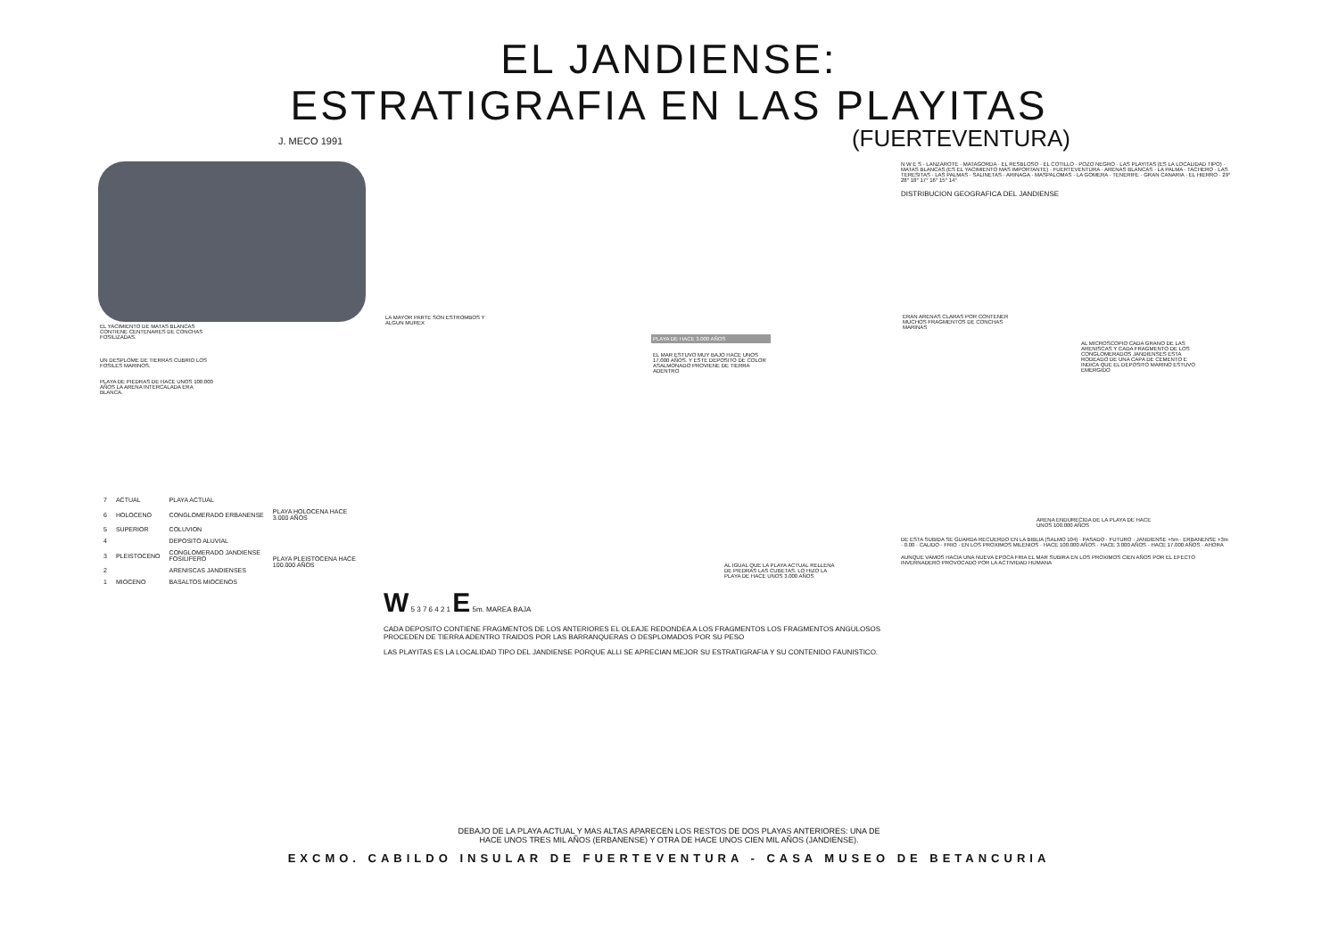EL JANDIENSE:
ESTRATIGRAFIA EN LAS PLAYITAS
J. MECO 1991 (FUERTEVENTURA)
EL YACIMIENTO DE MATAS BLANCAS CONTIENE CENTENARES DE CONCHAS FOSILIZADAS.
UN DESPLOME DE TIERRAS CUBRIO LOS FOSILES MARINOS.
PLAYA DE PIEDRAS DE HACE UNOS 100.000 AÑOS LA ARENA INTERCALADA ERA BLANCA.
| 7 | ACTUAL | PLAYA ACTUAL | |
| 6 | HOLOCENO | CONGLOMERADO ERBANENSE | PLAYA HOLOCENA HACE 3.000 AÑOS |
| 5 | SUPERIOR | COLUVION | |
| 4 | | DEPOSITO ALUVIAL | |
| 3 | PLEISTOCENO | CONGLOMERADO JANDIENSE FOSILIFERO | PLAYA PLEISTOCENA HACE 100.000 AÑOS |
| 2 | | ARENISCAS JANDIENSES | |
| 1 | MIOCENO | BASALTOS MIOCENOS | |
LA MAYOR PARTE SON ESTROMBOS Y ALGUN MUREX
PLAYA DE HACE 3.000 AÑOS
EL MAR ESTUVO MUY BAJO HACE UNOS 17.000 AÑOS. Y ESTE DEPOSITO DE COLOR ASALMONADO PROVIENE DE TIERRA ADENTRO
AL IGUAL QUE LA PLAYA ACTUAL RELLENA DE PIEDRAS LAS CUBETAS. LO HIZO LA PLAYA DE HACE UNOS 3.000 AÑOS
W 5 3 7 6 4 2 1 E 5m. MAREA BAJA
CADA DEPOSITO CONTIENE FRAGMENTOS DE LOS ANTERIORES EL OLEAJE REDONDEA A LOS FRAGMENTOS LOS FRAGMENTOS ANGULOSOS PROCEDEN DE TIERRA ADENTRO TRAIDOS POR LAS BARRANQUERAS O DESPLOMADOS POR SU PESO
LAS PLAYITAS ES LA LOCALIDAD TIPO DEL JANDIENSE PORQUE ALLI SE APRECIAN MEJOR SU ESTRATIGRAFIA Y SU CONTENIDO FAUNISTICO.
N W E S · LANZAROTE · MATAGORDA · EL RESBLOSO · EL COTILLO · POZO NEGRO · LAS PLAYITAS (ES LA LOCALIDAD TIPO) · MATAS BLANCAS (ES EL YACIMIENTO MAS IMPORTANTE) · FUERTEVENTURA · ARENAS BLANCAS · LA PALMA · TACHERO · LAS TERESITAS · LAS PALMAS · SALINETAS · ARINAGA · MASPALOMAS · LA GOMERA · TENERIFE · GRAN CANARIA · EL HIERRO · 29° 28° 18° 17° 16° 15° 14°
DISTRIBUCION GEOGRAFICA DEL JANDIENSE
ERAN ARENAS CLARAS POR CONTENER MUCHOS FRAGMENTOS DE CONCHAS MARINAS
AL MICROSCOPIO CADA GRANO DE LAS ARENISCAS Y CADA FRAGMENTO DE LOS CONGLOMERADOS JANDIENSES ESTA RODEADO DE UNA CAPA DE CEMENTO E INDICA QUE EL DEPOSITO MARINO ESTUVO EMERGIDO
ARENA ENDURECIDA DE LA PLAYA DE HACE UNOS 100.000 AÑOS
DE ESTA SUBIDA SE GUARDA RECUERDO EN LA BIBLIA (SALMO 104) · PASADO · FUTURO · JANDIENSE +5m · ERBANENSE +3m · 0.00 · CALIDO · FRIO · EN LOS PROXIMOS MILENIOS · HACE 100.000 AÑOS · HACE 3.000 AÑOS · HACE 17.000 AÑOS · AHORA
AUNQUE VAMOS HACIA UNA NUEVA EPOCA FRIA EL MAR SUBIRA EN LOS PROXIMOS CIEN AÑOS POR EL EFECTO INVERNADERO PROVOCADO POR LA ACTIVIDAD HUMANA
DEBAJO DE LA PLAYA ACTUAL Y MAS ALTAS APARECEN LOS RESTOS DE DOS PLAYAS ANTERIORES: UNA DE HACE UNOS TRES MIL AÑOS (ERBANENSE) Y OTRA DE HACE UNOS CIEN MIL AÑOS (JANDIENSE).
EXCMO. CABILDO INSULAR DE FUERTEVENTURA - CASA MUSEO DE BETANCURIA